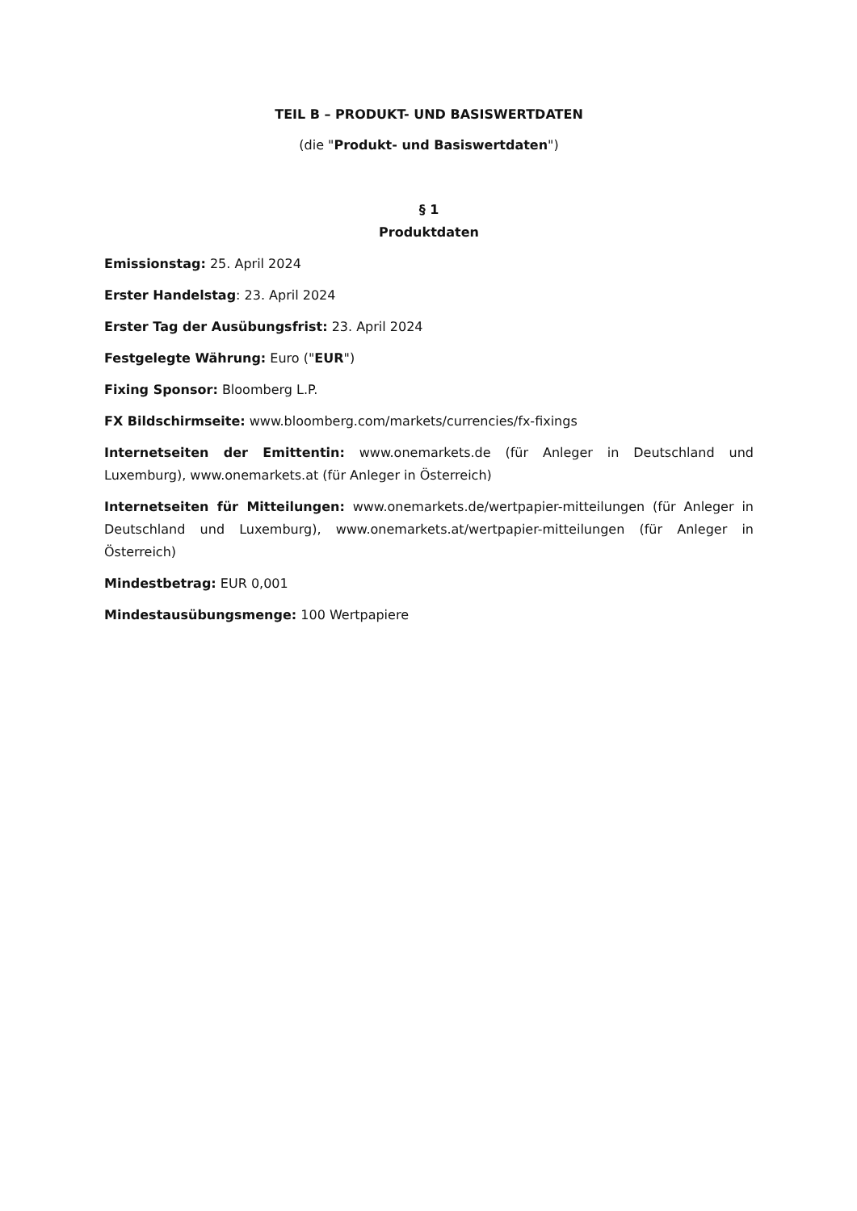TEIL B – PRODUKT- UND BASISWERTDATEN
(die "Produkt- und Basiswertdaten")
§ 1
Produktdaten
Emissionstag: 25. April 2024
Erster Handelstag: 23. April 2024
Erster Tag der Ausübungsfrist: 23. April 2024
Festgelegte Währung: Euro ("EUR")
Fixing Sponsor: Bloomberg L.P.
FX Bildschirmseite: www.bloomberg.com/markets/currencies/fx-fixings
Internetseiten der Emittentin: www.onemarkets.de (für Anleger in Deutschland und Luxemburg), www.onemarkets.at (für Anleger in Österreich)
Internetseiten für Mitteilungen: www.onemarkets.de/wertpapier-mitteilungen (für Anleger in Deutschland und Luxemburg), www.onemarkets.at/wertpapier-mitteilungen (für Anleger in Österreich)
Mindestbetrag: EUR 0,001
Mindestausübungsmenge: 100 Wertpapiere